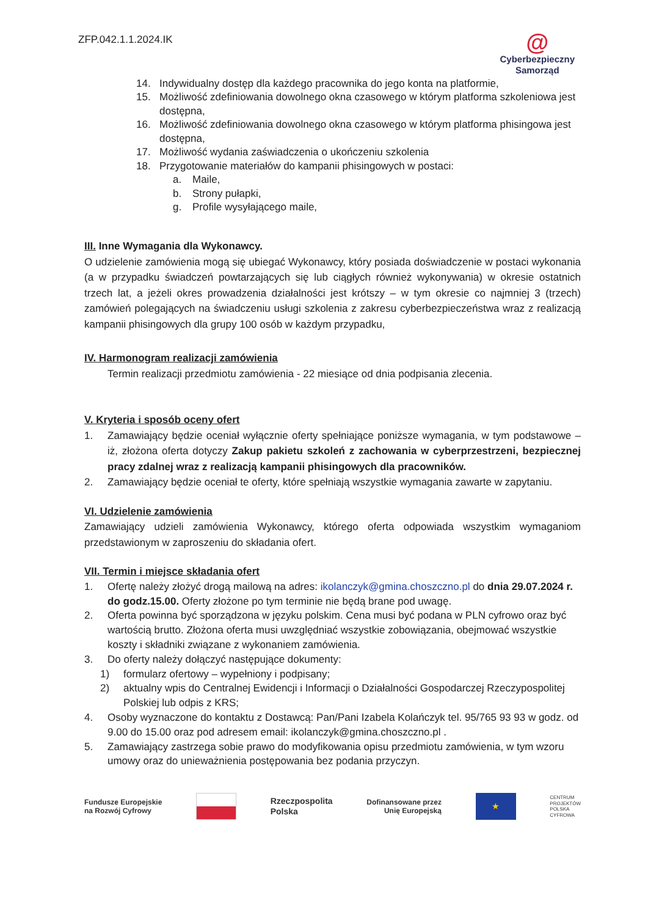ZFP.042.1.1.2024.IK
@
Cyberbezpieczny
Samorząd
14. Indywidualny dostęp dla każdego pracownika do jego konta na platformie,
15. Możliwość zdefiniowania dowolnego okna czasowego w którym platforma szkoleniowa jest dostępna,
16. Możliwość zdefiniowania dowolnego okna czasowego w którym platforma phisingowa jest dostępna,
17. Możliwość wydania zaświadczenia o ukończeniu szkolenia
18. Przygotowanie materiałów do kampanii phisingowych w postaci:
a. Maile,
b. Strony pułapki,
g. Profile wysyłającego maile,
III. Inne Wymagania dla Wykonawcy.
O udzielenie zamówienia mogą się ubiegać Wykonawcy, który posiada doświadczenie w postaci wykonania (a w przypadku świadczeń powtarzających się lub ciągłych również wykonywania) w okresie ostatnich trzech lat, a jeżeli okres prowadzenia działalności jest krótszy – w tym okresie co najmniej 3 (trzech) zamówień polegających na świadczeniu usługi szkolenia z zakresu cyberbezpieczeństwa wraz z realizacją kampanii phisingowych dla grupy 100 osób w każdym przypadku,
IV. Harmonogram realizacji zamówienia
Termin realizacji przedmiotu zamówienia - 22 miesiące od dnia podpisania zlecenia.
V. Kryteria i sposób oceny ofert
1. Zamawiający będzie oceniał wyłącznie oferty spełniające poniższe wymagania, w tym podstawowe – iż, złożona oferta dotyczy Zakup pakietu szkoleń z zachowania w cyberprzestrzeni, bezpiecznej pracy zdalnej wraz z realizacją kampanii phisingowych dla pracowników.
2. Zamawiający będzie oceniał te oferty, które spełniają wszystkie wymagania zawarte w zapytaniu.
VI. Udzielenie zamówienia
Zamawiający udzieli zamówienia Wykonawcy, którego oferta odpowiada wszystkim wymaganiom przedstawionym w zaproszeniu do składania ofert.
VII. Termin i miejsce składania ofert
1. Ofertę należy złożyć drogą mailową na adres: ikolanczyk@gmina.choszczno.pl do dnia 29.07.2024 r. do godz.15.00. Oferty złożone po tym terminie nie będą brane pod uwagę.
2. Oferta powinna być sporządzona w języku polskim. Cena musi być podana w PLN cyfrowo oraz być wartością brutto. Złożona oferta musi uwzględniać wszystkie zobowiązania, obejmować wszystkie koszty i składniki związane z wykonaniem zamówienia.
3. Do oferty należy dołączyć następujące dokumenty:
1) formularz ofertowy – wypełniony i podpisany;
2) aktualny wpis do Centralnej Ewidencji i Informacji o Działalności Gospodarczej Rzeczypospolitej Polskiej lub odpis z KRS;
4. Osoby wyznaczone do kontaktu z Dostawcą: Pan/Pani Izabela Kolańczyk tel. 95/765 93 93 w godz. od 9.00 do 15.00 oraz pod adresem email: ikolanczyk@gmina.choszczno.pl .
5. Zamawiający zastrzega sobie prawo do modyfikowania opisu przedmiotu zamówienia, w tym wzoru umowy oraz do unieważnienia postępowania bez podania przyczyn.
Fundusze Europejskie
na Rozwój Cyfrowy
Rzeczpospolita
Polska
Dofinansowane przez
Unię Europejską
★
CENTRUM
PROJEKTÓW
POLSKA
CYFROWA